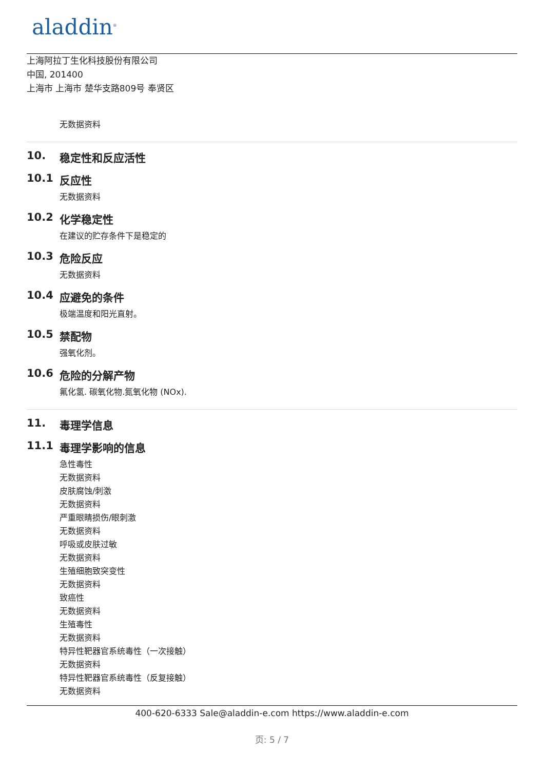aladdin<sup>®</sup>
上海阿拉丁生化科技股份有限公司
中国, 201400
上海市 上海市 楚华支路809号 奉贤区
无数据资料
10. 稳定性和反应活性
10.1 反应性
无数据资料
10.2 化学稳定性
在建议的贮存条件下是稳定的
10.3 危险反应
无数据资料
10.4 应避免的条件
极端温度和阳光直射。
10.5 禁配物
强氧化剂。
10.6 危险的分解产物
氟化氢. 碳氧化物.氮氧化物 (NOx).
11. 毒理学信息
11.1 毒理学影响的信息
急性毒性
无数据资料
皮肤腐蚀/刺激
无数据资料
严重眼睛损伤/眼刺激
无数据资料
呼吸或皮肤过敏
无数据资料
生殖细胞致突变性
无数据资料
致癌性
无数据资料
生殖毒性
无数据资料
特异性靶器官系统毒性（一次接触）
无数据资料
特异性靶器官系统毒性（反复接触）
无数据资料
400-620-6333 Sale@aladdin-e.com https://www.aladdin-e.com
页: 5 / 7